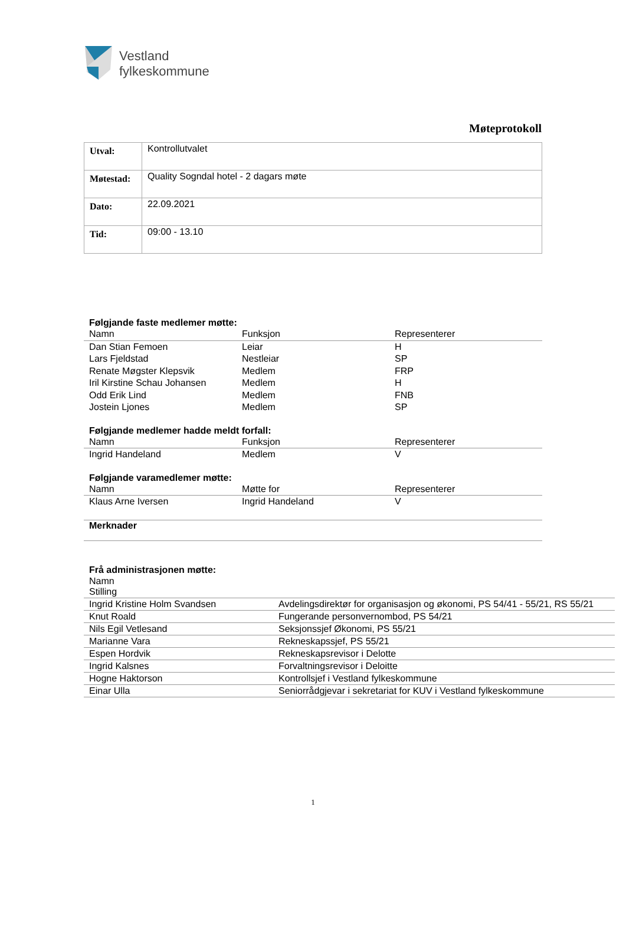Vestland
fylkeskommune
Møteprotokoll
| Utval: | Kontrollutvalet |
| Møtestad: | Quality Sogndal hotel - 2 dagars møte |
| Dato: | 22.09.2021 |
| Tid: | 09:00 - 13.10 |
Følgjande faste medlemer møtte:
| Namn | Funksjon | Representerer |
| --- | --- | --- |
| Dan Stian Femoen | Leiar | H |
| Lars Fjeldstad | Nestleiar | SP |
| Renate Møgster Klepsvik | Medlem | FRP |
| Iril Kirstine Schau Johansen | Medlem | H |
| Odd Erik Lind | Medlem | FNB |
| Jostein Ljones | Medlem | SP |
Følgjande medlemer hadde meldt forfall:
| Namn | Funksjon | Representerer |
| --- | --- | --- |
| Ingrid Handeland | Medlem | V |
Følgjande varamedlemer møtte:
| Namn | Møtte for | Representerer |
| --- | --- | --- |
| Klaus Arne Iversen | Ingrid Handeland | V |
Merknader
Frå administrasjonen møtte:
| Namn Stilling | |
| --- | --- |
| Ingrid Kristine Holm Svandsen | Avdelingsdirektør for organisasjon og økonomi, PS 54/41 - 55/21, RS 55/21 |
| Knut Roald | Fungerande personvernombod, PS 54/21 |
| Nils Egil Vetlesand | Seksjonssjef Økonomi, PS 55/21 |
| Marianne Vara | Rekneskapssjef, PS 55/21 |
| Espen Hordvik | Rekneskapsrevisor i Delotte |
| Ingrid Kalsnes | Forvaltningsrevisor i Deloitte |
| Hogne Haktorson | Kontrollsjef i Vestland fylkeskommune |
| Einar Ulla | Seniorrådgjevar i sekretariat for KUV i Vestland fylkeskommune |
1